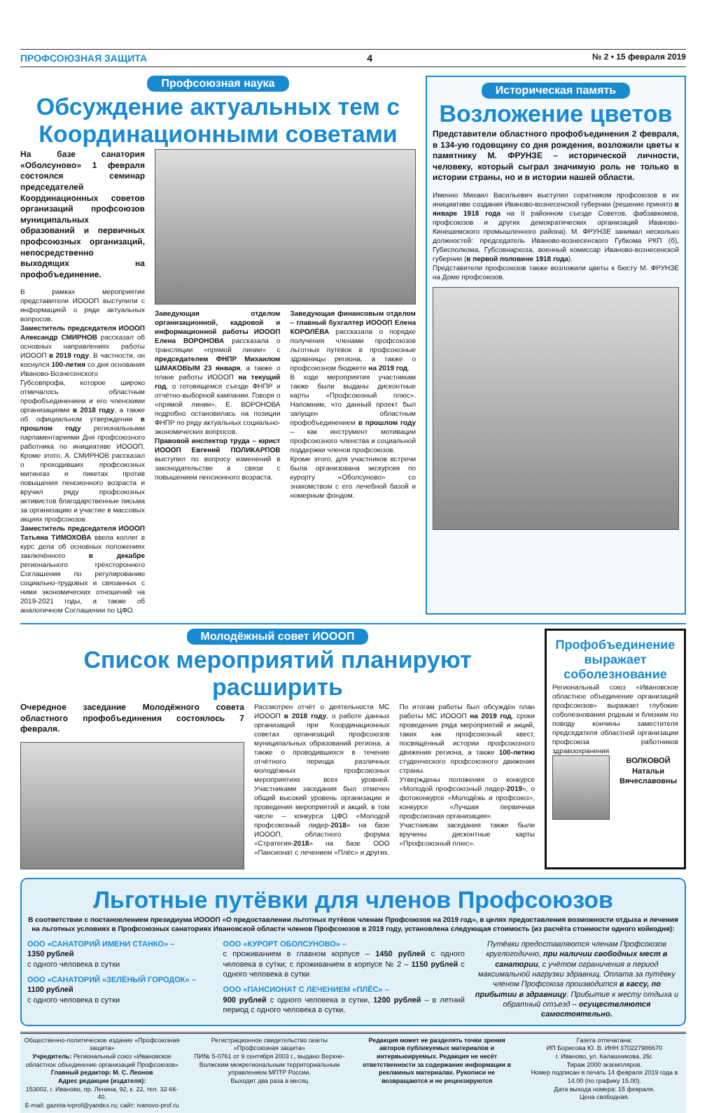ПРОФСОЮЗНАЯ ЗАЩИТА 4 № 2 • 15 февраля 2019
Профсоюзная наука
Обсуждение актуальных тем с Координационными советами
На базе санатория «Оболсуново» 1 февраля состоялся семинар председателей Координационных советов организаций профсоюзов муниципальных образований и первичных профсоюзных организаций, непосредственно выходящих на профобъединение.
В рамках мероприятия представители ИОООП выступили с информацией о ряде актуальных вопросов.
Заместитель председателя ИОООП Александр СМИРНОВ рассказал об основных направлениях работы ИОООП в 2018 году. В частности, он коснулся 100-летия со дня основания Иваново-Вознесенского Губсовпрофа, которое широко отмечалось областным профобъединением и его членскими организациями в 2018 году, а также об официальном утверждении в прошлом году региональными парламентариями Дня профсоюзного работника по инициативе ИОООП. Кроме этого, А. СМИРНОВ рассказал о проходивших профсоюзных митингах и пикетах против повышения пенсионного возраста и вручил ряду профсоюзных активистов благодарственные письма за организацию и участие в массовых акциях профсоюзов.
Заместитель председателя ИОООП Татьяна ТИМОХОВА ввела коллег в курс дела об основных положениях заключённого в декабре регионального трёхстороннего Соглашения по регулированию социально-трудовых и связанных с ними экономических отношений на 2019-2021 годы, а также об аналогичном Соглашении по ЦФО.
Заведующая отделом организационной, кадровой и информационной работы ИОООП Елена ВОРОНОВА рассказала о трансляции «прямой линии» с председателем ФНПР Михаилом ШМАКОВЫМ 23 января, а также о плане работы ИОООП на текущий год, о готовящемся съезде ФНПР и отчётно-выборной кампании. Говоря о «прямой линии», Е. ВОРОНОВА подробно остановилась на позиции ФНПР по ряду актуальных социально-экономических вопросов.
Правовой инспектор труда – юрист ИОООП Евгений ПОЛИКАРПОВ выступил по вопросу изменений в законодательстве в связи с повышением пенсионного возраста.
Заведующая финансовым отделом – главный бухгалтер ИОООП Елена КОРОЛЁВА рассказала о порядке получения членами профсоюзов льготных путёвок в профсоюзные здравницы региона, а также о профсоюзном бюджете на 2019 год.
В ходе мероприятия участникам также были выданы дисконтные карты «Профсоюзный плюс». Напомним, что данный проект был запущен областным профобъединением в прошлом году – как инструмент мотивации профсоюзного членства и социальной поддержки членов профсоюзов.
Кроме этого, для участников встречи была организована экскурсия по курорту «Оболсуново» со знакомством с его лечебной базой и номерным фондом.
Историческая память
Возложение цветов
Представители областного профобъединения 2 февраля, в 134-ую годовщину со дня рождения, возложили цветы к памятнику М. ФРУНЗЕ – исторической личности, человеку, который сыграл значимую роль не только в истории страны, но и в истории нашей области.
Именно Михаил Васильевич выступил соратником профсоюзов в их инициативе создания Иваново-вознесенской губернии (решение принято в январе 1918 года на II районном съезде Советов, фабзавкомов, профсоюзов и других демократических организаций Иваново-Кинешемского промышленного района). М. ФРУНЗЕ занимал несколько должностей: председатель Иваново-вознесенского Губкома РКП (б), Губисполкома, Губсовнархоза, военный комиссар Иваново-вознесенской губернии (в первой половине 1918 года).
Представители профсоюзов также возложили цветы к бюсту М. ФРУНЗЕ на Доме профсоюзов.
Молодёжный совет ИОООП
Список мероприятий планируют расширить
Очередное заседание Молодёжного совета областного профобъединения состоялось 7 февраля.
Рассмотрен отчёт о деятельности МС ИОООП в 2018 году, о работе данных организаций при Координационных советах организаций профсоюзов муниципальных образований региона, а также о проводившихся в течение отчётного периода различных молодёжных профсоюзных мероприятиях всех уровней. Участниками заседания был отмечен общий высокий уровень организации и проведения мероприятий и акций, в том числе – конкурса ЦФО «Молодой профсоюзный лидер-2018» на базе ИОООП, областного форума «Стратегия-2018» на базе ООО «Пансионат с лечением «Плёс» и других.
По итогам работы был обсуждён план работы МС ИОООП на 2019 год, сроки проведения ряда мероприятий и акций, таких как профсоюзный квест, посвящённый истории профсоюзного движения региона, а также 100-летию студенческого профсоюзного движения страны.
Утверждены положения о конкурсе «Молодой профсоюзный лидер-2019», о фотоконкурсе «Молодёжь и профсоюз», конкурсе «Лучшая первичная профсоюзная организация».
Участникам заседания также были вручены дисконтные карты «Профсоюзный плюс».
Профобъединение выражает соболезнование
Региональный союз «Ивановское областное объединение организаций профсоюзов» выражает глубокие соболезнования родным и близким по поводу кончины заместителя председателя областной организации профсоюза работников здравоохранения
ВОЛКОВОЙ
Натальи
Вячеславовны
Льготные путёвки для членов Профсоюзов
В соответствии с постановлением президиума ИОООП «О предоставлении льготных путёвок членам Профсоюзов на 2019 год», в целях предоставления возможности отдыха и лечения на льготных условиях в Профсоюзных санаториях Ивановской области членов Профсоюзов в 2019 году, установлена следующая стоимость (из расчёта стоимости одного койкодня):
ООО «САНАТОРИЙ ИМЕНИ СТАНКО» –
1350 рублей
с одного человека в сутки
ООО «САНАТОРИЙ «ЗЕЛЁНЫЙ ГОРОДОК» –
1100 рублей
с одного человека в сутки
ООО «КУРОРТ ОБОЛСУНОВО» –
с проживанием в главном корпусе – 1450 рублей с одного человека в сутки; с проживанием в корпусе № 2 – 1150 рублей с одного человека в сутки
ООО «ПАНСИОНАТ С ЛЕЧЕНИЕМ «ПЛЁС» –
900 рублей с одного человека в сутки, 1200 рублей – в летний период с одного человека в сутки.
Путёвки предоставляются членам Профсоюзов круглогодично, при наличии свободных мест в санатории, с учётом ограничения в период максимальной нагрузки здравниц. Оплата за путёвку членом Профсоюза производится в кассу, по прибытии в здравницу. Прибытие к месту отдыха и обратный отъезд – осуществляются самостоятельно.
Общественно-политическое издание «Профсоюзная защита»
Учредитель: Региональный союз «Ивановское областное объединение организаций Профсоюзов»
Главный редактор: М. С. Леонов
Адрес редакции (издателя):
153002, г. Иваново, пр. Ленина, 92, к. 22, тел. 32-66-40.
E-mail: gazeta-ivprof@yandex.ru; сайт: ivanovo-prof.ru
Регистрационное свидетельство газеты «Профсоюзная защита»
ПИ№ 5-0761 от 9 сентября 2003 г., выдано Верхне-Волжским межрегиональным территориальным управлением МПТР России.
Выходит два раза в месяц
Редакция может не разделять точки зрения авторов публикуемых материалов и интервьюируемых. Редакция не несёт ответственности за содержание информации в рекламных материалах. Рукописи не возвращаются и не рецензируются
Газета отпечатана:
ИП Борисова Ю. В. ИНН 370227986670
г. Иваново, ул. Калашникова, 26г.
Тираж 2000 экземпляров.
Номер подписан в печать 14 февраля 2019 года в 14.00 (по графику 15.00).
Дата выхода номера: 15 февраля.
Цена свободная.